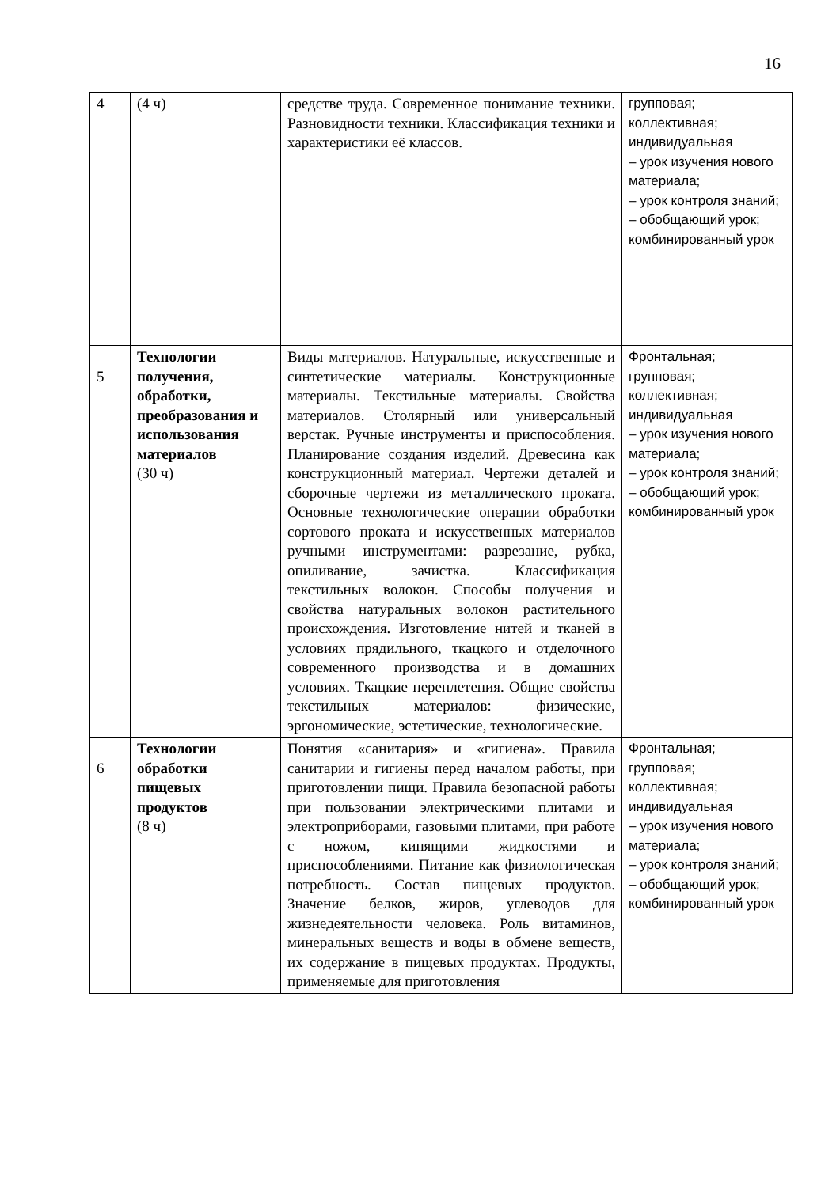16
| 4 | (4 ч) | средстве труда. Современное понимание техники. Разновидности техники. Классификация техники и характеристики её классов. | групповая; коллективная; индивидуальная – урок изучения нового материала; – урок контроля знаний; – обобщающий урок; комбинированный урок |
| 5 | Технологии получения, обработки, преобразования и использования материалов (30 ч) | Виды материалов. Натуральные, искусственные и синтетические материалы. Конструкционные материалы. Текстильные материалы. Свойства материалов. Столярный или универсальный верстак. Ручные инструменты и приспособления. Планирование создания изделий. Древесина как конструкционный материал. Чертежи деталей и сборочные чертежи из металлического проката. Основные технологические операции обработки сортового проката и искусственных материалов ручными инструментами: разрезание, рубка, опиливание, зачистка. Классификация текстильных волокон. Способы получения и свойства натуральных волокон растительного происхождения. Изготовление нитей и тканей в условиях прядильного, ткацкого и отделочного современного производства и в домашних условиях. Ткацкие переплетения. Общие свойства текстильных материалов: физические, эргономические, эстетические, технологические. | Фронтальная; групповая; коллективная; индивидуальная – урок изучения нового материала; – урок контроля знаний; – обобщающий урок; комбинированный урок |
| 6 | Технологии обработки пищевых продуктов (8 ч) | Понятия «санитария» и «гигиена». Правила санитарии и гигиены перед началом работы, при приготовлении пищи. Правила безопасной работы при пользовании электрическими плитами и электроприборами, газовыми плитами, при работе с ножом, кипящими жидкостями и приспособлениями. Питание как физиологическая потребность. Состав пищевых продуктов. Значение белков, жиров, углеводов для жизнедеятельности человека. Роль витаминов, минеральных веществ и воды в обмене веществ, их содержание в пищевых продуктах. Продукты, применяемые для приготовления | Фронтальная; групповая; коллективная; индивидуальная – урок изучения нового материала; – урок контроля знаний; – обобщающий урок; комбинированный урок |